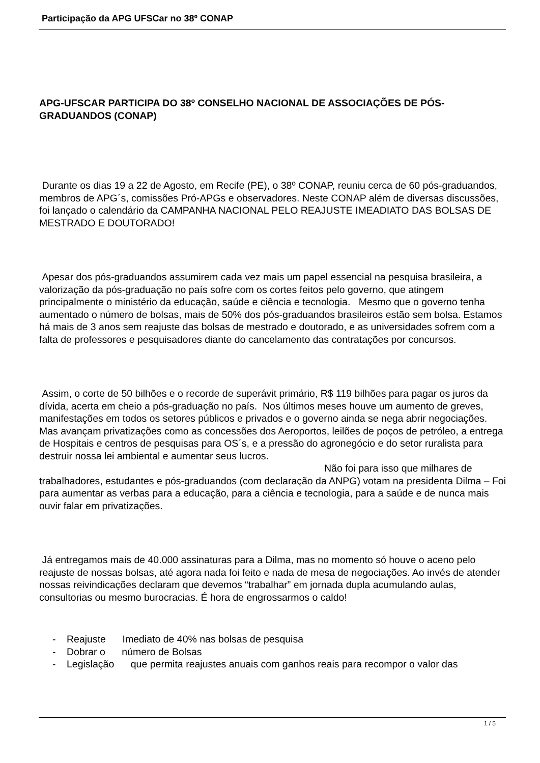Participação da APG UFSCar no 38º CONAP
APG-UFSCAR PARTICIPA DO 38º CONSELHO NACIONAL DE ASSOCIAÇÕES DE PÓS-GRADUANDOS (CONAP)
Durante os dias 19 a 22 de Agosto, em Recife (PE), o 38º CONAP, reuniu cerca de 60 pós-graduandos, membros de APG´s, comissões Pró-APGs e observadores. Neste CONAP além de diversas discussões, foi lançado o calendário da CAMPANHA NACIONAL PELO REAJUSTE IMEADIATO DAS BOLSAS DE MESTRADO E DOUTORADO!
Apesar dos pós-graduandos assumirem cada vez mais um papel essencial na pesquisa brasileira, a valorização da pós-graduação no país sofre com os cortes feitos pelo governo, que atingem principalmente o ministério da educação, saúde e ciência e tecnologia. Mesmo que o governo tenha aumentado o número de bolsas, mais de 50% dos pós-graduandos brasileiros estão sem bolsa. Estamos há mais de 3 anos sem reajuste das bolsas de mestrado e doutorado, e as universidades sofrem com a falta de professores e pesquisadores diante do cancelamento das contratações por concursos.
Assim, o corte de 50 bilhões e o recorde de superávit primário, R$ 119 bilhões para pagar os juros da dívida, acerta em cheio a pós-graduação no país. Nos últimos meses houve um aumento de greves, manifestações em todos os setores públicos e privados e o governo ainda se nega abrir negociações. Mas avançam privatizações como as concessões dos Aeroportos, leilões de poços de petróleo, a entrega de Hospitais e centros de pesquisas para OS´s, e a pressão do agronegócio e do setor ruralista para destruir nossa lei ambiental e aumentar seus lucros. Não foi para isso que milhares de trabalhadores, estudantes e pós-graduandos (com declaração da ANPG) votam na presidenta Dilma – Foi para aumentar as verbas para a educação, para a ciência e tecnologia, para a saúde e de nunca mais ouvir falar em privatizações.
Já entregamos mais de 40.000 assinaturas para a Dilma, mas no momento só houve o aceno pelo reajuste de nossas bolsas, até agora nada foi feito e nada de mesa de negociações. Ao invés de atender nossas reivindicações declaram que devemos “trabalhar” em jornada dupla acumulando aulas, consultorias ou mesmo burocracias. É hora de engrossarmos o caldo!
- Reajuste Imediato de 40% nas bolsas de pesquisa
- Dobrar o número de Bolsas
- Legislação que permita reajustes anuais com ganhos reais para recompor o valor das
1 / 5